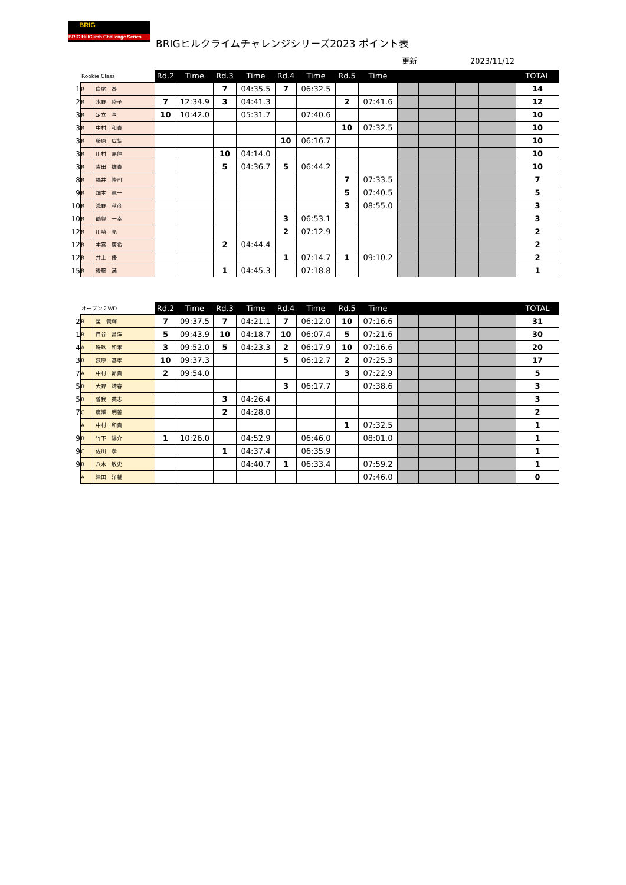BRIG BRIG HillClimb Challenge Series
BRIGヒルクライムチャレンジシリーズ2023 ポイント表
更新 2023/11/12
| Rookie Class | | | Rd.2 | Time | Rd.3 | Time | Rd.4 | Time | Rd.5 | Time | | | | | TOTAL |
| --- | --- | --- | --- | --- | --- | --- | --- | --- | --- | --- | --- | --- | --- | --- | --- |
| 1 | R | 白尾 泰 | | | 7 | 04:35.5 | 7 | 06:32.5 | | | | | | | 14 |
| 2 | R | 水野 睦子 | 7 | 12:34.9 | 3 | 04:41.3 | | | 2 | 07:41.6 | | | | | 12 |
| 3 | R | 足立 亨 | 10 | 10:42.0 | | 05:31.7 | | 07:40.6 | | | | | | | 10 |
| 3 | R | 中村 和貴 | | | | | | | 10 | 07:32.5 | | | | | 10 |
| 3 | R | 藤原 広紫 | | | | | 10 | 06:16.7 | | | | | | | 10 |
| 3 | R | 川村 嘉伸 | | | 10 | 04:14.0 | | | | | | | | | 10 |
| 3 | R | 吉田 雄貴 | | | 5 | 04:36.7 | 5 | 06:44.2 | | | | | | | 10 |
| 8 | R | 福井 隆司 | | | | | | | 7 | 07:33.5 | | | | | 7 |
| 9 | R | 畑本 竜一 | | | | | | | 5 | 07:40.5 | | | | | 5 |
| 10 | R | 浅野 秋彦 | | | | | | | 3 | 08:55.0 | | | | | 3 |
| 10 | R | 鶴賀 一幸 | | | | | 3 | 06:53.1 | | | | | | | 3 |
| 12 | R | 川崎 亮 | | | | | 2 | 07:12.9 | | | | | | | 2 |
| 12 | R | 本宮 康希 | | | 2 | 04:44.4 | | | | | | | | | 2 |
| 12 | R | 井上 優 | | | | | 1 | 07:14.7 | 1 | 09:10.2 | | | | | 2 |
| 15 | R | 後藤 満 | | | 1 | 04:45.3 | | 07:18.8 | | | | | | | 1 |
| オープン２WD | | | Rd.2 | Time | Rd.3 | Time | Rd.4 | Time | Rd.5 | Time | | | | | TOTAL |
| --- | --- | --- | --- | --- | --- | --- | --- | --- | --- | --- | --- | --- | --- | --- | --- |
| 2 | B | 星 義輝 | 7 | 09:37.5 | 7 | 04:21.1 | 7 | 06:12.0 | 10 | 07:16.6 | | | | | 31 |
| 1 | B | 目谷 昌洋 | 5 | 09:43.9 | 10 | 04:18.7 | 10 | 06:07.4 | 5 | 07:21.6 | | | | | 30 |
| 4 | A | 珠玖 和孝 | 3 | 09:52.0 | 5 | 04:23.3 | 2 | 06:17.9 | 10 | 07:16.6 | | | | | 20 |
| 3 | B | 荻原 基孝 | 10 | 09:37.3 | | | 5 | 06:12.7 | 2 | 07:25.3 | | | | | 17 |
| 7 | A | 中村 昴貴 | 2 | 09:54.0 | | | | | 3 | 07:22.9 | | | | | 5 |
| 5 | B | 大野 靖春 | | | | | 3 | 06:17.7 | | 07:38.6 | | | | | 3 |
| 5 | B | 曽我 英志 | | | 3 | 04:26.4 | | | | | | | | | 3 |
| 7 | C | 廣瀬 明善 | | | 2 | 04:28.0 | | | | | | | | | 2 |
| | A | 中村 和貴 | | | | | | | 1 | 07:32.5 | | | | | 1 |
| 9 | B | 竹下 陽介 | 1 | 10:26.0 | | 04:52.9 | | 06:46.0 | | 08:01.0 | | | | | 1 |
| 9 | C | 佐川 孝 | | | 1 | 04:37.4 | | 06:35.9 | | | | | | | 1 |
| 9 | B | 八木 敏史 | | | | 04:40.7 | 1 | 06:33.4 | | 07:59.2 | | | | | 1 |
| | A | 津田 洋輔 | | | | | | | | 07:46.0 | | | | | 0 |